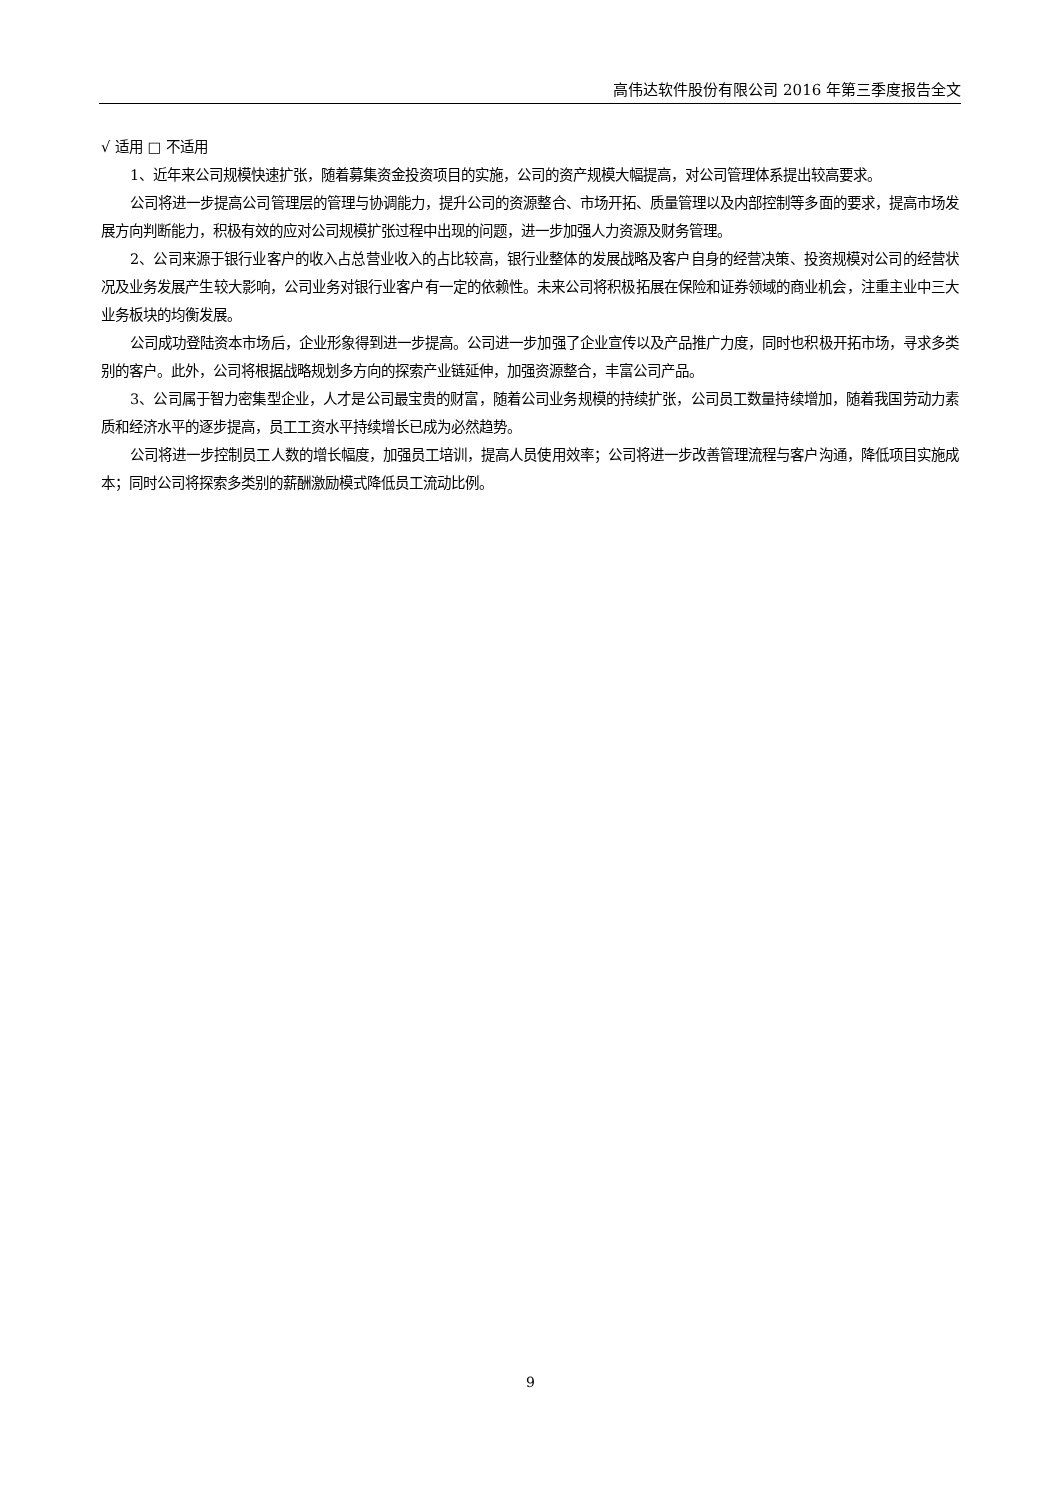高伟达软件股份有限公司 2016 年第三季度报告全文
√ 适用 □ 不适用
1、近年来公司规模快速扩张，随着募集资金投资项目的实施，公司的资产规模大幅提高，对公司管理体系提出较高要求。
公司将进一步提高公司管理层的管理与协调能力，提升公司的资源整合、市场开拓、质量管理以及内部控制等多面的要求，提高市场发展方向判断能力，积极有效的应对公司规模扩张过程中出现的问题，进一步加强人力资源及财务管理。
2、公司来源于银行业客户的收入占总营业收入的占比较高，银行业整体的发展战略及客户自身的经营决策、投资规模对公司的经营状况及业务发展产生较大影响，公司业务对银行业客户有一定的依赖性。未来公司将积极拓展在保险和证券领域的商业机会，注重主业中三大业务板块的均衡发展。
公司成功登陆资本市场后，企业形象得到进一步提高。公司进一步加强了企业宣传以及产品推广力度，同时也积极开拓市场，寻求多类别的客户。此外，公司将根据战略规划多方向的探索产业链延伸，加强资源整合，丰富公司产品。
3、公司属于智力密集型企业，人才是公司最宝贵的财富，随着公司业务规模的持续扩张，公司员工数量持续增加，随着我国劳动力素质和经济水平的逐步提高，员工工资水平持续增长已成为必然趋势。
公司将进一步控制员工人数的增长幅度，加强员工培训，提高人员使用效率；公司将进一步改善管理流程与客户沟通，降低项目实施成本；同时公司将探索多类别的薪酬激励模式降低员工流动比例。
9